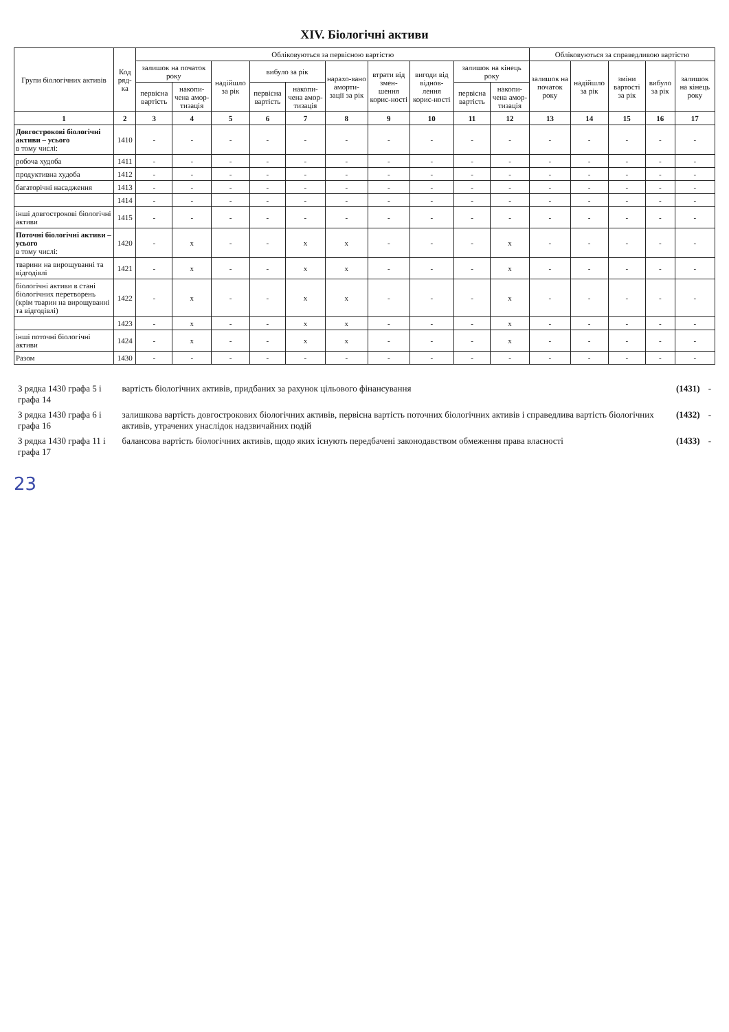XIV. Біологічні активи
| Групи біологічних активів | Код ряд-ка | Обліковуються за первісною вартістю | | | | | | | | | | Обліковуються за справедливою вартістю | | | | |
| --- | --- | --- | --- | --- | --- | --- | --- | --- | --- | --- | --- | --- | --- | --- | --- | --- |
| | | залишок на початок року | | надійшло за рік | вибуло за рік | | нарахо-вано аморти-зації за рік | втрати від змен-шення корис-ності | вигоди від віднов-лення корис-ності | залишок на кінець року | | залишок на початок року | надійшло за рік | зміни вартості за рік | вибуло за рік | залишок на кінець року |
| | | первісна вартість | накопи-чена амор-тизація | | первісна вартість | накопи-чена амор-тизація | | | | первісна вартість | накопи-чена амор-тизація | | | | | |
| 1 | 2 | 3 | 4 | 5 | 6 | 7 | 8 | 9 | 10 | 11 | 12 | 13 | 14 | 15 | 16 | 17 |
| Довгострокові біологічні активи – усього в тому числі: | 1410 | - | - | - | - | - | - | - | - | - | - | - | - | - | - | - |
| робоча худоба | 1411 | - | - | - | - | - | - | - | - | - | - | - | - | - | - | - |
| продуктивна худоба | 1412 | - | - | - | - | - | - | - | - | - | - | - | - | - | - | - |
| багаторічні насадження | 1413 | - | - | - | - | - | - | - | - | - | - | - | - | - | - | - |
| | 1414 | - | - | - | - | - | - | - | - | - | - | - | - | - | - | - |
| інші довгострокові біологічні активи | 1415 | - | - | - | - | - | - | - | - | - | - | - | - | - | - | - |
| Поточні біологічні активи – усього в тому числі: | 1420 | - | x | - | - | x | x | - | - | - | x | - | - | - | - | - |
| тварини на вирощуванні та відгодівлі | 1421 | - | x | - | - | x | x | - | - | - | x | - | - | - | - | - |
| біологічні активи в стані біологічних перетворень (крім тварин на вирощуванні та відгодівлі) | 1422 | - | x | - | - | x | x | - | - | - | x | - | - | - | - | - |
| | 1423 | - | x | - | - | x | x | - | - | - | x | - | - | - | - | - |
| інші поточні біологічні активи | 1424 | - | x | - | - | x | x | - | - | - | x | - | - | - | - | - |
| Разом | 1430 | - | - | - | - | - | - | - | - | - | - | - | - | - | - | - |
| З рядка 1430 графа 5 і графа 14 | вартість біологічних активів, придбаних за рахунок цільового фінансування | (1431) | - |
| З рядка 1430 графа 6 і графа 16 | залишкова вартість довгострокових біологічних активів, первісна вартість поточних біологічних активів і справедлива вартість біологічних активів, утрачених унаслідок надзвичайних подій | (1432) | - |
| З рядка 1430 графа 11 і графа 17 | балансова вартість біологічних активів, щодо яких існують передбачені законодавством обмеження права власності | (1433) | - |
23